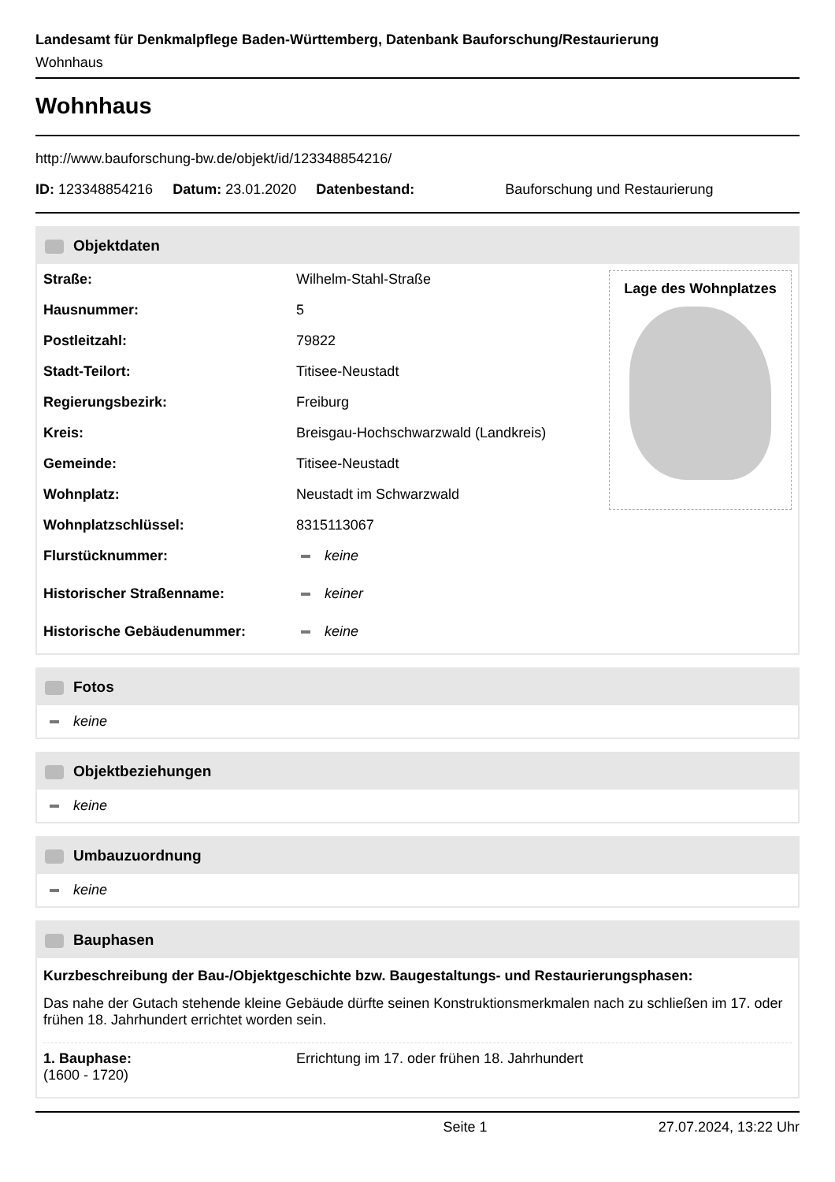Landesamt für Denkmalpflege Baden-Württemberg, Datenbank Bauforschung/Restaurierung
Wohnhaus
Wohnhaus
http://www.bauforschung-bw.de/objekt/id/123348854216/
ID: 123348854216 Datum: 23.01.2020 Datenbestand: Bauforschung und Restaurierung
Objektdaten
| Straße: | Wilhelm-Stahl-Straße |
| Hausnummer: | 5 |
| Postleitzahl: | 79822 |
| Stadt-Teilort: | Titisee-Neustadt |
| Regierungsbezirk: | Freiburg |
| Kreis: | Breisgau-Hochschwarzwald (Landkreis) |
| Gemeinde: | Titisee-Neustadt |
| Wohnplatz: | Neustadt im Schwarzwald |
| Wohnplatzschlüssel: | 8315113067 |
| Flurstücknummer: | keine |
| Historischer Straßenname: | keiner |
| Historische Gebäudenummer: | keine |
Lage des Wohnplatzes
Fotos
keine
Objektbeziehungen
keine
Umbauzuordnung
keine
Bauphasen
Kurzbeschreibung der Bau-/Objektgeschichte bzw. Baugestaltungs- und Restaurierungsphasen:
Das nahe der Gutach stehende kleine Gebäude dürfte seinen Konstruktionsmerkmalen nach zu schließen im 17. oder frühen 18. Jahrhundert errichtet worden sein.
| 1. Bauphase: (1600 - 1720) | Errichtung im 17. oder frühen 18. Jahrhundert |
Seite 1 27.07.2024, 13:22 Uhr